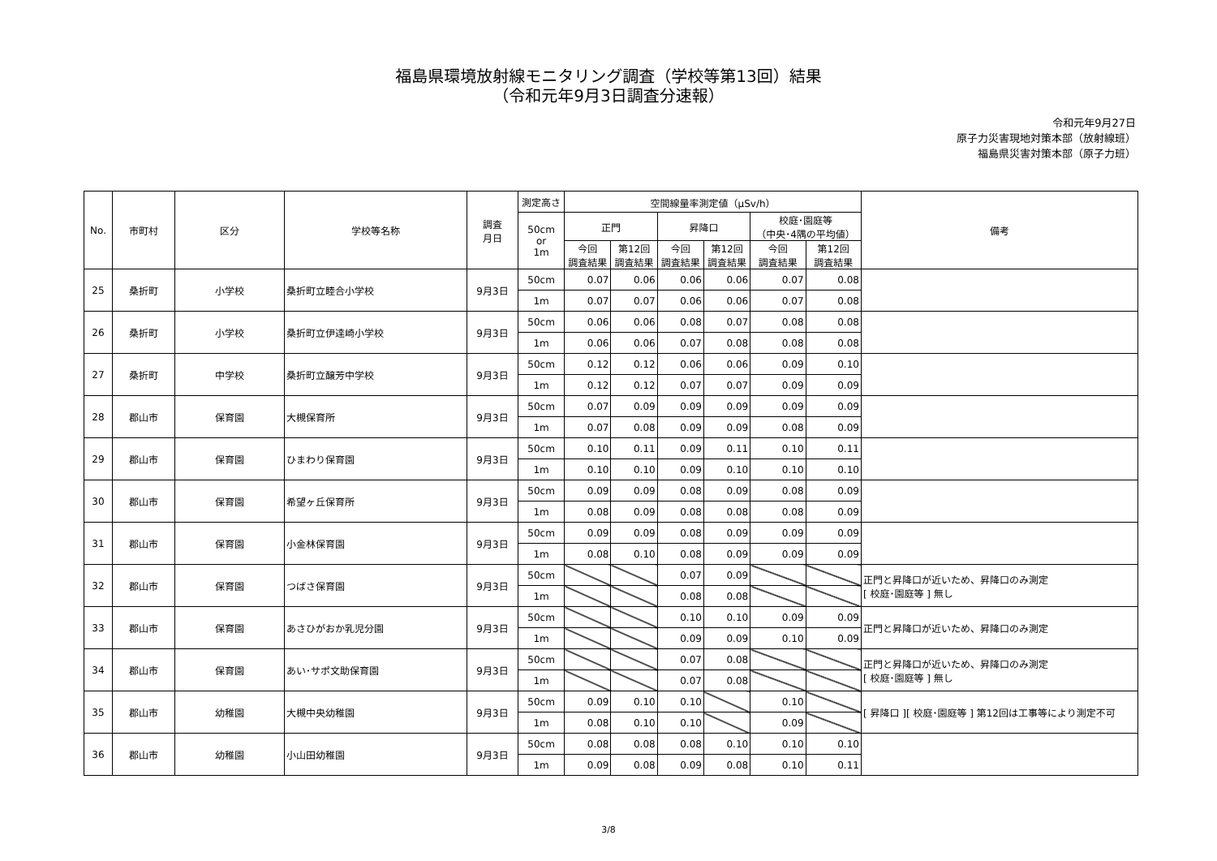福島県環境放射線モニタリング調査（学校等第13回）結果
（令和元年9月3日調査分速報）
令和元年9月27日
原子力災害現地対策本部（放射線班）
福島県災害対策本部（原子力班）
| No. | 市町村 | 区分 | 学校等名称 | 調査 月日 | 測定高さ | 空間線量率測定値（μSv/h） | | | | | | 備考 |
| --- | --- | --- | --- | --- | --- | --- | --- | --- | --- | --- | --- | --- |
| | | | | | 50cm or 1m | 正門 | | 昇降口 | | 校庭･園庭等 （中央･4隅の平均値） | | |
| | | | | | | 今回 調査結果 | 第12回 調査結果 | 今回 調査結果 | 第12回 調査結果 | 今回 調査結果 | 第12回 調査結果 | |
| 25 | 桑折町 | 小学校 | 桑折町立睦合小学校 | 9月3日 | 50cm | 0.07 | 0.06 | 0.06 | 0.06 | 0.07 | 0.08 | |
| | | | | | 1m | 0.07 | 0.07 | 0.06 | 0.06 | 0.07 | 0.08 | |
| 26 | 桑折町 | 小学校 | 桑折町立伊達崎小学校 | 9月3日 | 50cm | 0.06 | 0.06 | 0.08 | 0.07 | 0.08 | 0.08 | |
| | | | | | 1m | 0.06 | 0.06 | 0.07 | 0.08 | 0.08 | 0.08 | |
| 27 | 桑折町 | 中学校 | 桑折町立醸芳中学校 | 9月3日 | 50cm | 0.12 | 0.12 | 0.06 | 0.06 | 0.09 | 0.10 | |
| | | | | | 1m | 0.12 | 0.12 | 0.07 | 0.07 | 0.09 | 0.09 | |
| 28 | 郡山市 | 保育園 | 大槻保育所 | 9月3日 | 50cm | 0.07 | 0.09 | 0.09 | 0.09 | 0.09 | 0.09 | |
| | | | | | 1m | 0.07 | 0.08 | 0.09 | 0.09 | 0.08 | 0.09 | |
| 29 | 郡山市 | 保育園 | ひまわり保育園 | 9月3日 | 50cm | 0.10 | 0.11 | 0.09 | 0.11 | 0.10 | 0.11 | |
| | | | | | 1m | 0.10 | 0.10 | 0.09 | 0.10 | 0.10 | 0.10 | |
| 30 | 郡山市 | 保育園 | 希望ヶ丘保育所 | 9月3日 | 50cm | 0.09 | 0.09 | 0.08 | 0.09 | 0.08 | 0.09 | |
| | | | | | 1m | 0.08 | 0.09 | 0.08 | 0.08 | 0.08 | 0.09 | |
| 31 | 郡山市 | 保育園 | 小金林保育園 | 9月3日 | 50cm | 0.09 | 0.09 | 0.08 | 0.09 | 0.09 | 0.09 | |
| | | | | | 1m | 0.08 | 0.10 | 0.08 | 0.09 | 0.09 | 0.09 | |
| 32 | 郡山市 | 保育園 | つばさ保育園 | 9月3日 | 50cm | | | 0.07 | 0.09 | | | 正門と昇降口が近いため、昇降口のみ測定 [ 校庭･園庭等 ] 無し |
| | | | | | 1m | | | 0.08 | 0.08 | | | |
| 33 | 郡山市 | 保育園 | あさひがおか乳児分園 | 9月3日 | 50cm | | | 0.10 | 0.10 | 0.09 | 0.09 | 正門と昇降口が近いため、昇降口のみ測定 |
| | | | | | 1m | | | 0.09 | 0.09 | 0.10 | 0.09 | |
| 34 | 郡山市 | 保育園 | あい･サポ文助保育園 | 9月3日 | 50cm | | | 0.07 | 0.08 | | | 正門と昇降口が近いため、昇降口のみ測定 [ 校庭･園庭等 ] 無し |
| | | | | | 1m | | | 0.07 | 0.08 | | | |
| 35 | 郡山市 | 幼稚園 | 大槻中央幼稚園 | 9月3日 | 50cm | 0.09 | 0.10 | 0.10 | | 0.10 | | [ 昇降口 ][ 校庭･園庭等 ] 第12回は工事等により測定不可 |
| | | | | | 1m | 0.08 | 0.10 | 0.10 | | 0.09 | | |
| 36 | 郡山市 | 幼稚園 | 小山田幼稚園 | 9月3日 | 50cm | 0.08 | 0.08 | 0.08 | 0.10 | 0.10 | 0.10 | |
| | | | | | 1m | 0.09 | 0.08 | 0.09 | 0.08 | 0.10 | 0.11 | |
3/8